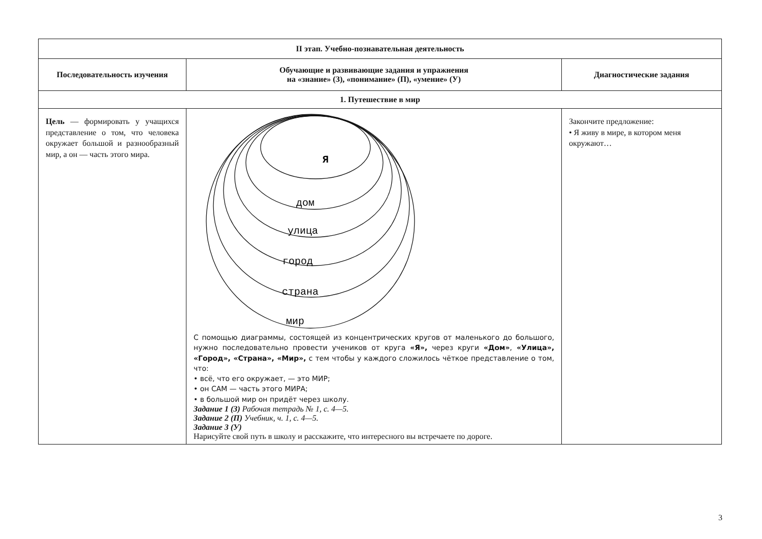| II этап. Учебно-познавательная деятельность | | |
| --- | --- | --- |
| Последовательность изучения | Обучающие и развивающие задания и упражнения на «знание» (З), «понимание» (П), «умение» (У) | Диагностические задания |
| 1. Путешествие в мир | | |
| Цель — формировать у учащихся представление о том, что человека окружает большой и разнообразный мир, а он — часть этого мира. | Я дом улица город страна мир С помощью диаграммы, состоящей из концентрических кругов от маленького до большого, нужно последовательно провести учеников от круга «Я», через круги «Дом» , «Улица», «Город», «Страна», «Мир», с тем чтобы у каждого сложилось чёткое представление о том, что: • всё, что его окружает, — это МИР; • он САМ — часть этого МИРА; • в большой мир он придёт через школу. Задание 1 (З) Рабочая тетрадь № 1, с. 4—5. Задание 2 (П) Учебник, ч. 1, с. 4—5. Задание 3 (У) Нарисуйте свой путь в школу и расскажите, что интересного вы встречаете по дороге. | Закончите предложение: • Я живу в мире, в котором меня окружают… |
3